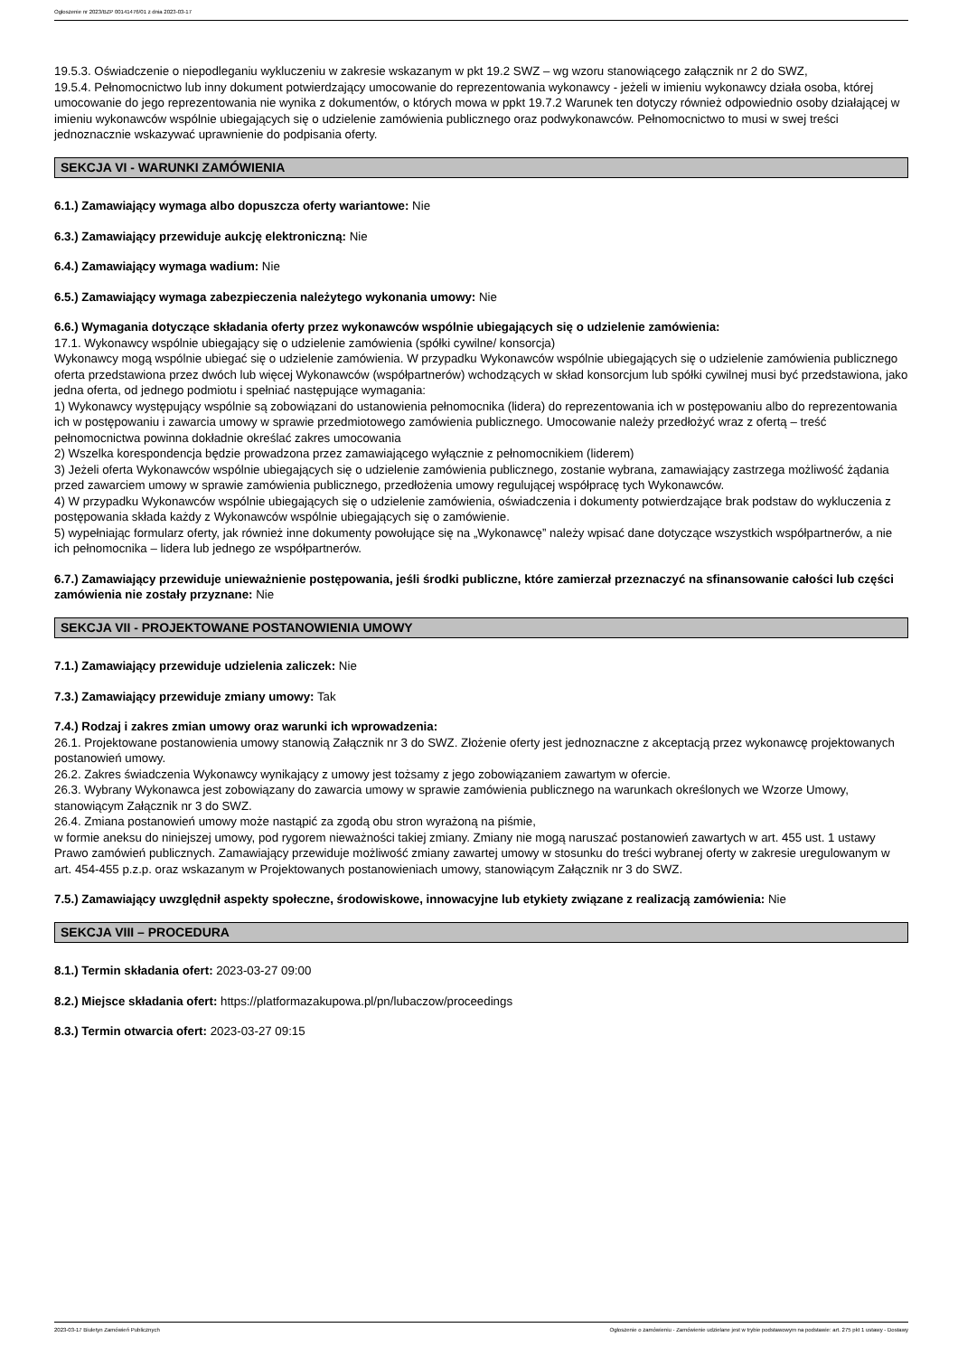Ogłoszenie nr 2023/BZP 00141476/01 z dnia 2023-03-17
19.5.3. Oświadczenie o niepodleganiu wykluczeniu w zakresie wskazanym w pkt 19.2 SWZ – wg wzoru stanowiącego załącznik nr 2 do SWZ,
19.5.4. Pełnomocnictwo lub inny dokument potwierdzający umocowanie do reprezentowania wykonawcy - jeżeli w imieniu wykonawcy działa osoba, której umocowanie do jego reprezentowania nie wynika z dokumentów, o których mowa w ppkt 19.7.2 Warunek ten dotyczy również odpowiednio osoby działającej w imieniu wykonawców wspólnie ubiegających się o udzielenie zamówienia publicznego oraz podwykonawców. Pełnomocnictwo to musi w swej treści jednoznacznie wskazywać uprawnienie do podpisania oferty.
SEKCJA VI - WARUNKI ZAMÓWIENIA
6.1.) Zamawiający wymaga albo dopuszcza oferty wariantowe: Nie
6.3.) Zamawiający przewiduje aukcję elektroniczną: Nie
6.4.) Zamawiający wymaga wadium: Nie
6.5.) Zamawiający wymaga zabezpieczenia należytego wykonania umowy: Nie
6.6.) Wymagania dotyczące składania oferty przez wykonawców wspólnie ubiegających się o udzielenie zamówienia:
17.1. Wykonawcy wspólnie ubiegający się o udzielenie zamówienia (spółki cywilne/ konsorcja)
Wykonawcy mogą wspólnie ubiegać się o udzielenie zamówienia. W przypadku Wykonawców wspólnie ubiegających się o udzielenie zamówienia publicznego oferta przedstawiona przez dwóch lub więcej Wykonawców (współpartnerów) wchodzących w skład konsorcjum lub spółki cywilnej musi być przedstawiona, jako jedna oferta, od jednego podmiotu i spełniać następujące wymagania:
1) Wykonawcy występujący wspólnie są zobowiązani do ustanowienia pełnomocnika (lidera) do reprezentowania ich w postępowaniu albo do reprezentowania ich w postępowaniu i zawarcia umowy w sprawie przedmiotowego zamówienia publicznego. Umocowanie należy przedłożyć wraz z ofertą – treść pełnomocnictwa powinna dokładnie określać zakres umocowania
2) Wszelka korespondencja będzie prowadzona przez zamawiającego wyłącznie z pełnomocnikiem (liderem)
3) Jeżeli oferta Wykonawców wspólnie ubiegających się o udzielenie zamówienia publicznego, zostanie wybrana, zamawiający zastrzega możliwość żądania przed zawarciem umowy w sprawie zamówienia publicznego, przedłożenia umowy regulującej współpracę tych Wykonawców.
4) W przypadku Wykonawców wspólnie ubiegających się o udzielenie zamówienia, oświadczenia i dokumenty potwierdzające brak podstaw do wykluczenia z postępowania składa każdy z Wykonawców wspólnie ubiegających się o zamówienie.
5) wypełniając formularz oferty, jak również inne dokumenty powołujące się na „Wykonawcę” należy wpisać dane dotyczące wszystkich współpartnerów, a nie ich pełnomocnika – lidera lub jednego ze współpartnerów.
6.7.) Zamawiający przewiduje unieważnienie postępowania, jeśli środki publiczne, które zamierzał przeznaczyć na sfinansowanie całości lub części zamówienia nie zostały przyznane: Nie
SEKCJA VII - PROJEKTOWANE POSTANOWIENIA UMOWY
7.1.) Zamawiający przewiduje udzielenia zaliczek: Nie
7.3.) Zamawiający przewiduje zmiany umowy: Tak
7.4.) Rodzaj i zakres zmian umowy oraz warunki ich wprowadzenia:
26.1. Projektowane postanowienia umowy stanowią Załącznik nr 3 do SWZ. Złożenie oferty jest jednoznaczne z akceptacją przez wykonawcę projektowanych postanowień umowy.
26.2. Zakres świadczenia Wykonawcy wynikający z umowy jest tożsamy z jego zobowiązaniem zawartym w ofercie.
26.3. Wybrany Wykonawca jest zobowiązany do zawarcia umowy w sprawie zamówienia publicznego na warunkach określonych we Wzorze Umowy, stanowiącym Załącznik nr 3 do SWZ.
26.4. Zmiana postanowień umowy może nastąpić za zgodą obu stron wyrażoną na piśmie,
w formie aneksu do niniejszej umowy, pod rygorem nieważności takiej zmiany. Zmiany nie mogą naruszać postanowień zawartych w art. 455 ust. 1 ustawy Prawo zamówień publicznych. Zamawiający przewiduje możliwość zmiany zawartej umowy w stosunku do treści wybranej oferty w zakresie uregulowanym w art. 454-455 p.z.p. oraz wskazanym w Projektowanych postanowieniach umowy, stanowiącym Załącznik nr 3 do SWZ.
7.5.) Zamawiający uwzględnił aspekty społeczne, środowiskowe, innowacyjne lub etykiety związane z realizacją zamówienia: Nie
SEKCJA VIII – PROCEDURA
8.1.) Termin składania ofert: 2023-03-27 09:00
8.2.) Miejsce składania ofert: https://platformazakupowa.pl/pn/lubaczow/proceedings
8.3.) Termin otwarcia ofert: 2023-03-27 09:15
2023-03-17 Biuletyn Zamówień Publicznych Ogłoszenie o zamówieniu - Zamówienie udzielane jest w trybie podstawowym na podstawie: art. 275 pkt 1 ustawy - Dostawy